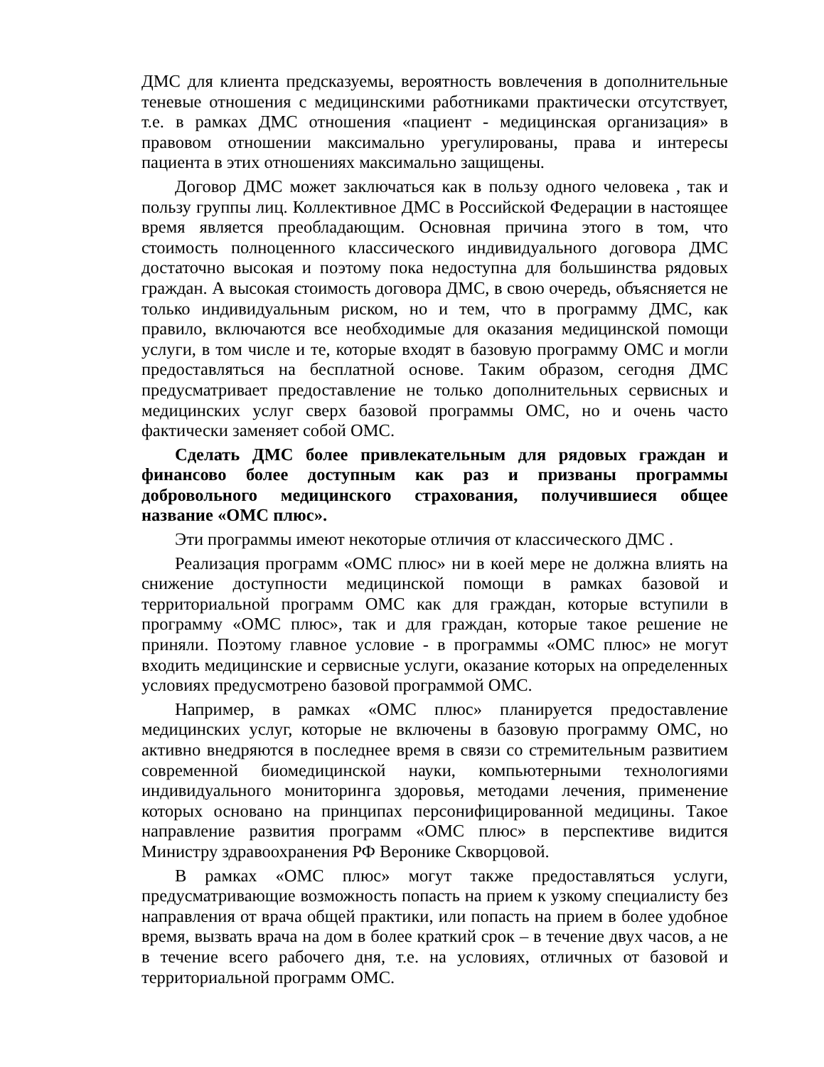ДМС для клиента предсказуемы, вероятность вовлечения в дополнительные теневые отношения с медицинскими работниками практически отсутствует, т.е. в рамках ДМС отношения «пациент - медицинская организация» в правовом отношении максимально урегулированы, права и интересы пациента в этих отношениях максимально защищены.
Договор ДМС может заключаться как в пользу одного человека , так и пользу группы лиц. Коллективное ДМС в Российской Федерации в настоящее время является преобладающим. Основная причина этого в том, что стоимость полноценного классического индивидуального договора ДМС достаточно высокая и поэтому пока недоступна для большинства рядовых граждан. А высокая стоимость договора ДМС, в свою очередь, объясняется не только индивидуальным риском, но и тем, что в программу ДМС, как правило, включаются все необходимые для оказания медицинской помощи услуги, в том числе и те, которые входят в базовую программу ОМС и могли предоставляться на бесплатной основе. Таким образом, сегодня ДМС предусматривает предоставление не только дополнительных сервисных и медицинских услуг сверх базовой программы ОМС, но и очень часто фактически заменяет собой ОМС.
Сделать ДМС более привлекательным для рядовых граждан и финансово более доступным как раз и призваны программы добровольного медицинского страхования, получившиеся общее название «ОМС плюс».
Эти программы имеют некоторые отличия от классического ДМС .
Реализация программ «ОМС плюс» ни в коей мере не должна влиять на снижение доступности медицинской помощи в рамках базовой и территориальной программ ОМС как для граждан, которые вступили в программу «ОМС плюс», так и для граждан, которые такое решение не приняли. Поэтому главное условие - в программы «ОМС плюс» не могут входить медицинские и сервисные услуги, оказание которых на определенных условиях предусмотрено базовой программой ОМС.
Например, в рамках «ОМС плюс» планируется предоставление медицинских услуг, которые не включены в базовую программу ОМС, но активно внедряются в последнее время в связи со стремительным развитием современной биомедицинской науки, компьютерными технологиями индивидуального мониторинга здоровья, методами лечения, применение которых основано на принципах персонифицированной медицины. Такое направление развития программ «ОМС плюс» в перспективе видится Министру здравоохранения РФ Веронике Скворцовой.
В рамках «ОМС плюс» могут также предоставляться услуги, предусматривающие возможность попасть на прием к узкому специалисту без направления от врача общей практики, или попасть на прием в более удобное время, вызвать врача на дом в более краткий срок – в течение двух часов, а не в течение всего рабочего дня, т.е. на условиях, отличных от базовой и территориальной программ ОМС.